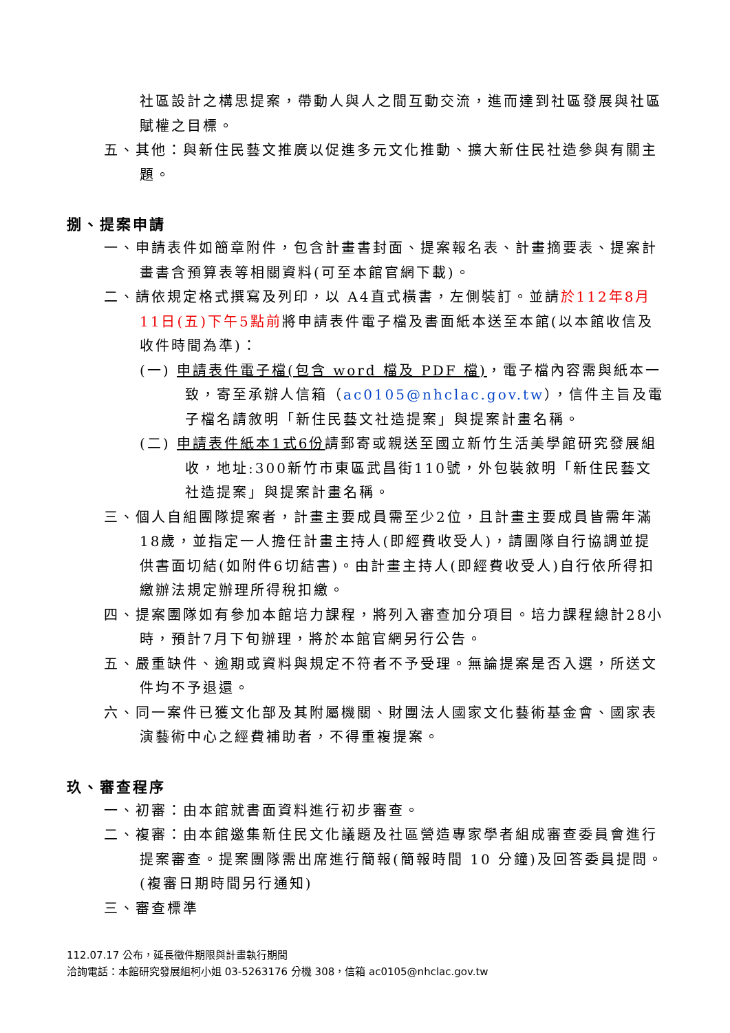社區設計之構思提案，帶動人與人之間互動交流，進而達到社區發展與社區賦權之目標。
五、其他：與新住民藝文推廣以促進多元文化推動、擴大新住民社造參與有關主題。
捌、提案申請
一、申請表件如簡章附件，包含計畫書封面、提案報名表、計畫摘要表、提案計畫書含預算表等相關資料(可至本館官網下載)。
二、請依規定格式撰寫及列印，以 A4直式橫書，左側裝訂。並請於112年8月11日(五)下午5點前將申請表件電子檔及書面紙本送至本館(以本館收信及收件時間為準)：
(一) 申請表件電子檔(包含 word 檔及 PDF 檔)，電子檔內容需與紙本一致，寄至承辦人信箱（ac0105@nhclac.gov.tw），信件主旨及電子檔名請敘明「新住民藝文社造提案」與提案計畫名稱。
(二) 申請表件紙本1式6份請郵寄或親送至國立新竹生活美學館研究發展組收，地址:300新竹市東區武昌街110號，外包裝敘明「新住民藝文社造提案」與提案計畫名稱。
三、個人自組團隊提案者，計畫主要成員需至少2位，且計畫主要成員皆需年滿18歲，並指定一人擔任計畫主持人(即經費收受人)，請團隊自行協調並提供書面切結(如附件6切結書)。由計畫主持人(即經費收受人)自行依所得扣繳辦法規定辦理所得稅扣繳。
四、提案團隊如有參加本館培力課程，將列入審查加分項目。培力課程總計28小時，預計7月下旬辦理，將於本館官網另行公告。
五、嚴重缺件、逾期或資料與規定不符者不予受理。無論提案是否入選，所送文件均不予退還。
六、同一案件已獲文化部及其附屬機關、財團法人國家文化藝術基金會、國家表演藝術中心之經費補助者，不得重複提案。
玖、審查程序
一、初審：由本館就書面資料進行初步審查。
二、複審：由本館邀集新住民文化議題及社區營造專家學者組成審查委員會進行提案審查。提案團隊需出席進行簡報(簡報時間 10 分鐘)及回答委員提問。(複審日期時間另行通知)
三、審查標準
112.07.17 公布，延長徵件期限與計畫執行期間
洽詢電話：本館研究發展組柯小姐 03-5263176 分機 308，信箱 ac0105@nhclac.gov.tw